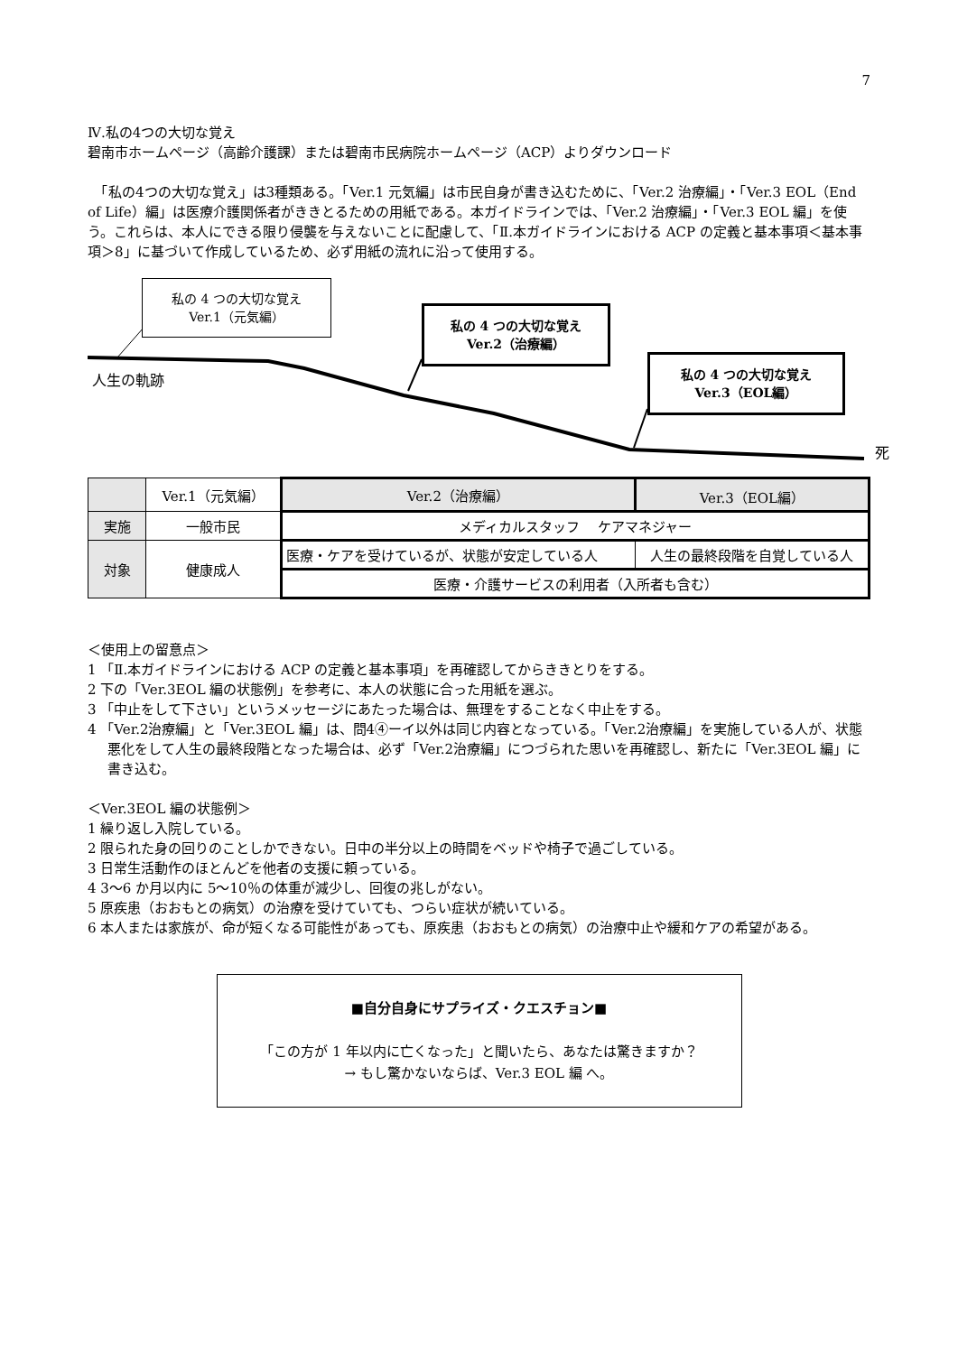7
Ⅳ.私の4つの大切な覚え
碧南市ホームページ（高齢介護課）または碧南市民病院ホームページ（ACP）よりダウンロード
　「私の4つの大切な覚え」は3種類ある。「Ver.1 元気編」は市民自身が書き込むために、「Ver.2 治療編」・「Ver.3 EOL（End of Life）編」は医療介護関係者がききとるための用紙である。本ガイドラインでは、「Ver.2 治療編」・「Ver.3 EOL 編」を使う。これらは、本人にできる限り侵襲を与えないことに配慮して、「Ⅱ.本ガイドラインにおける ACP の定義と基本事項＜基本事項＞8」に基づいて作成しているため、必ず用紙の流れに沿って使用する。
私の 4 つの大切な覚え
Ver.1（元気編）
私の 4 つの大切な覚え
Ver.2（治療編）
私の 4 つの大切な覚え
Ver.3（EOL編）
人生の軌跡
死
| | Ver.1（元気編） | Ver.2（治療編） | Ver.3（EOL編） |
| --- | --- | --- | --- |
| 実施 | 一般市民 | メディカルスタッフ ケアマネジャー | |
| 対象 | 健康成人 | 医療・ケアを受けているが、状態が安定している人 | 人生の最終段階を自覚している人 |
| | | 医療・介護サービスの利用者（入所者も含む） | |
＜使用上の留意点＞
1 「Ⅱ.本ガイドラインにおける ACP の定義と基本事項」を再確認してからききとりをする。
2 下の「Ver.3EOL 編の状態例」を参考に、本人の状態に合った用紙を選ぶ。
3 「中止をして下さい」というメッセージにあたった場合は、無理をすることなく中止をする。
4 「Ver.2治療編」と「Ver.3EOL 編」は、問4④ーイ以外は同じ内容となっている。「Ver.2治療編」を実施している人が、状態悪化をして人生の最終段階となった場合は、必ず「Ver.2治療編」につづられた思いを再確認し、新たに「Ver.3EOL 編」に書き込む。
＜Ver.3EOL 編の状態例＞
1 繰り返し入院している。
2 限られた身の回りのことしかできない。日中の半分以上の時間をベッドや椅子で過ごしている。
3 日常生活動作のほとんどを他者の支援に頼っている。
4 3～6 か月以内に 5～10％の体重が減少し、回復の兆しがない。
5 原疾患（おおもとの病気）の治療を受けていても、つらい症状が続いている。
6 本人または家族が、命が短くなる可能性があっても、原疾患（おおもとの病気）の治療中止や緩和ケアの希望がある。
■自分自身にサプライズ・クエスチョン■
「この方が 1 年以内に亡くなった」と聞いたら、あなたは驚きますか？
→ もし驚かないならば、Ver.3 EOL 編 へ。